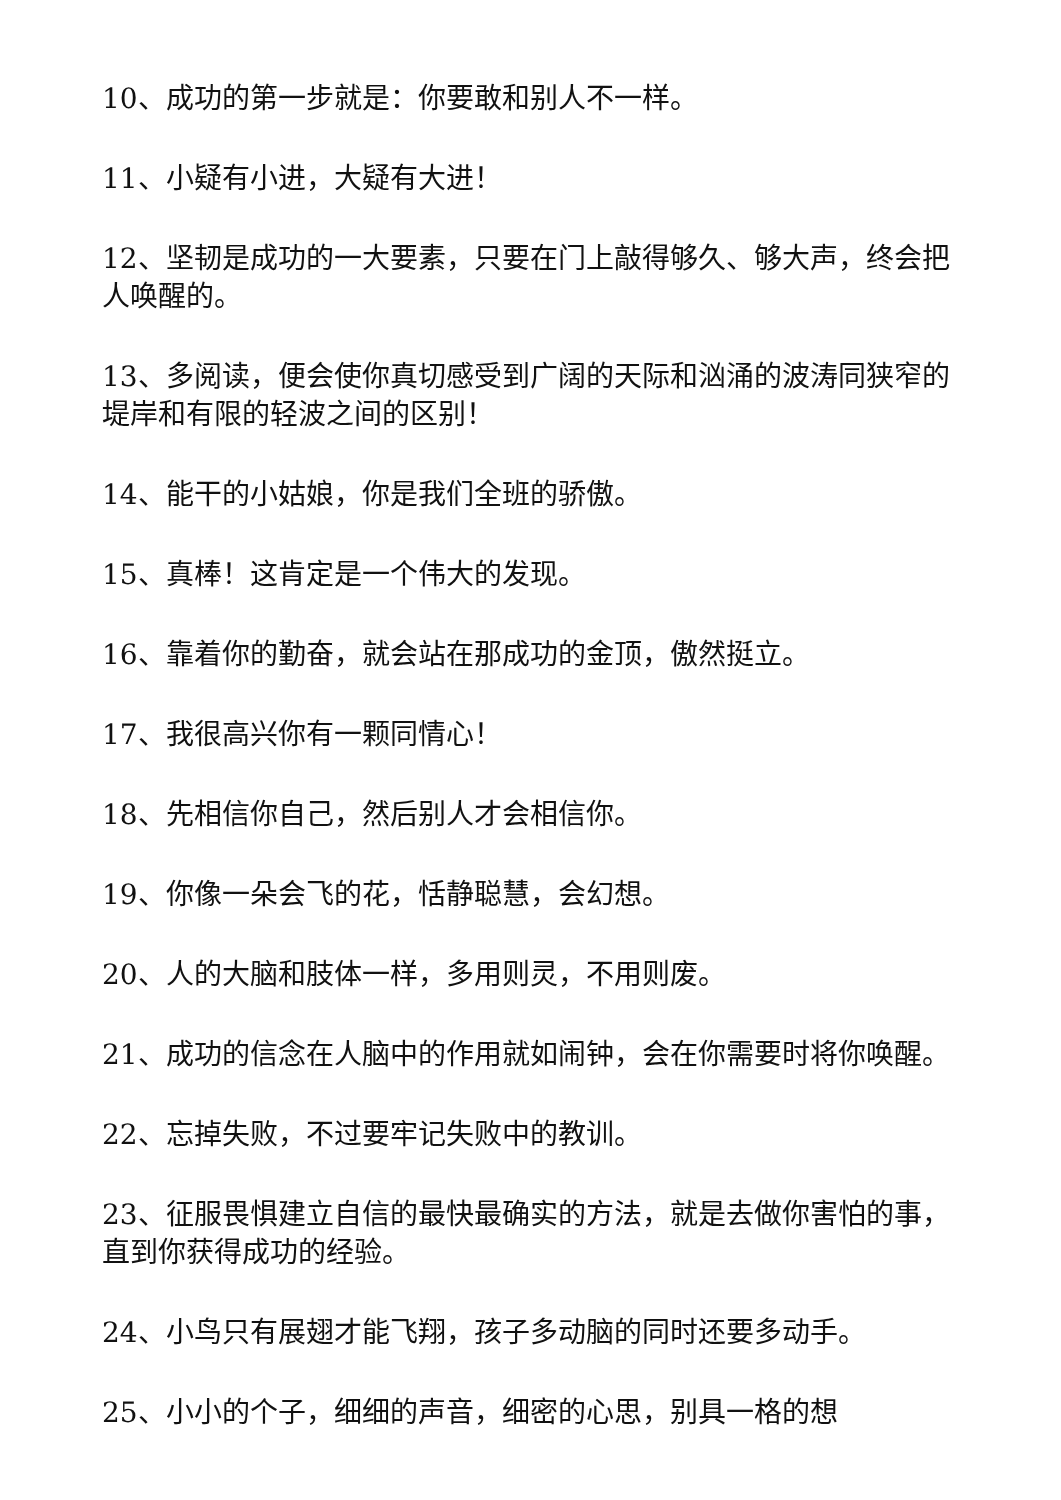10、成功的第一步就是：你要敢和别人不一样。
11、小疑有小进，大疑有大进！
12、坚韧是成功的一大要素，只要在门上敲得够久、够大声，终会把人唤醒的。
13、多阅读，便会使你真切感受到广阔的天际和汹涌的波涛同狭窄的堤岸和有限的轻波之间的区别！
14、能干的小姑娘，你是我们全班的骄傲。
15、真棒！这肯定是一个伟大的发现。
16、靠着你的勤奋，就会站在那成功的金顶，傲然挺立。
17、我很高兴你有一颗同情心！
18、先相信你自己，然后别人才会相信你。
19、你像一朵会飞的花，恬静聪慧，会幻想。
20、人的大脑和肢体一样，多用则灵，不用则废。
21、成功的信念在人脑中的作用就如闹钟，会在你需要时将你唤醒。
22、忘掉失败，不过要牢记失败中的教训。
23、征服畏惧建立自信的最快最确实的方法，就是去做你害怕的事，直到你获得成功的经验。
24、小鸟只有展翅才能飞翔，孩子多动脑的同时还要多动手。
25、小小的个子，细细的声音，细密的心思，别具一格的想